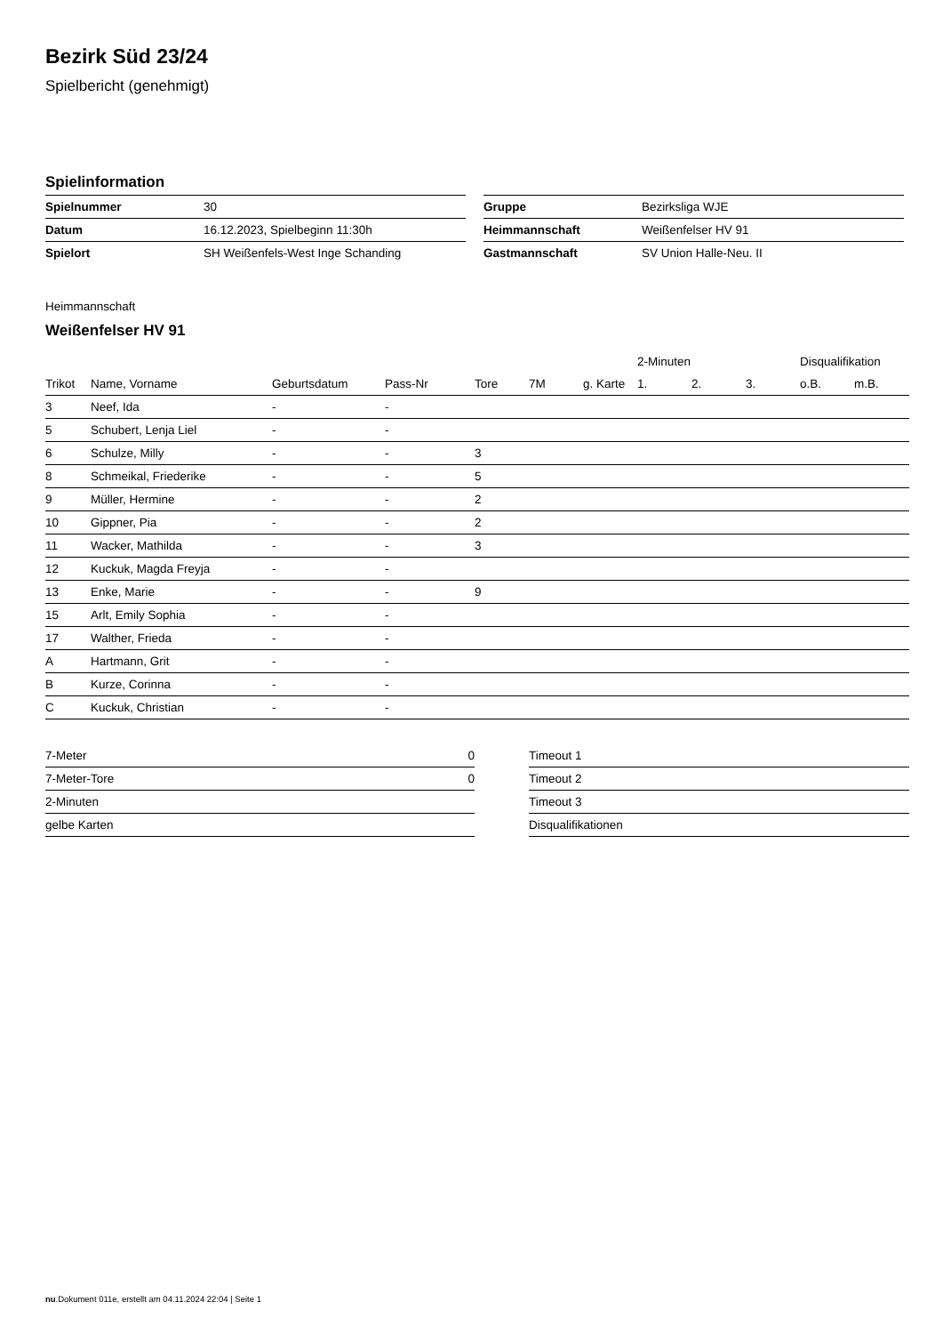Bezirk Süd 23/24
Spielbericht (genehmigt)
Spielinformation
| Spielnummer | 30 |
| Datum | 16.12.2023, Spielbeginn 11:30h |
| Spielort | SH Weißenfels-West Inge Schanding |
| Gruppe | Bezirksliga WJE |
| Heimmannschaft | Weißenfelser HV 91 |
| Gastmannschaft | SV Union Halle-Neu. II |
Heimmannschaft
Weißenfelser HV 91
| | | | | | | | 2-Minuten | | | Disqualifikation | |
| --- | --- | --- | --- | --- | --- | --- | --- | --- | --- | --- | --- |
| Trikot | Name, Vorname | Geburtsdatum | Pass-Nr | Tore | 7M | g. Karte | 1. | 2. | 3. | o.B. | m.B. |
| 3 | Neef, Ida | - | - | | | | | | | | |
| 5 | Schubert, Lenja Liel | - | - | | | | | | | | |
| 6 | Schulze, Milly | - | - | 3 | | | | | | | |
| 8 | Schmeikal, Friederike | - | - | 5 | | | | | | | |
| 9 | Müller, Hermine | - | - | 2 | | | | | | | |
| 10 | Gippner, Pia | - | - | 2 | | | | | | | |
| 11 | Wacker, Mathilda | - | - | 3 | | | | | | | |
| 12 | Kuckuk, Magda Freyja | - | - | | | | | | | | |
| 13 | Enke, Marie | - | - | 9 | | | | | | | |
| 15 | Arlt, Emily Sophia | - | - | | | | | | | | |
| 17 | Walther, Frieda | - | - | | | | | | | | |
| A | Hartmann, Grit | - | - | | | | | | | | |
| B | Kurze, Corinna | - | - | | | | | | | | |
| C | Kuckuk, Christian | - | - | | | | | | | | |
| 7-Meter | 0 |
| 7-Meter-Tore | 0 |
| 2-Minuten | |
| gelbe Karten | |
| Timeout 1 |
| Timeout 2 |
| Timeout 3 |
| Disqualifikationen |
nu.Dokument 011e, erstellt am 04.11.2024 22:04 | Seite 1